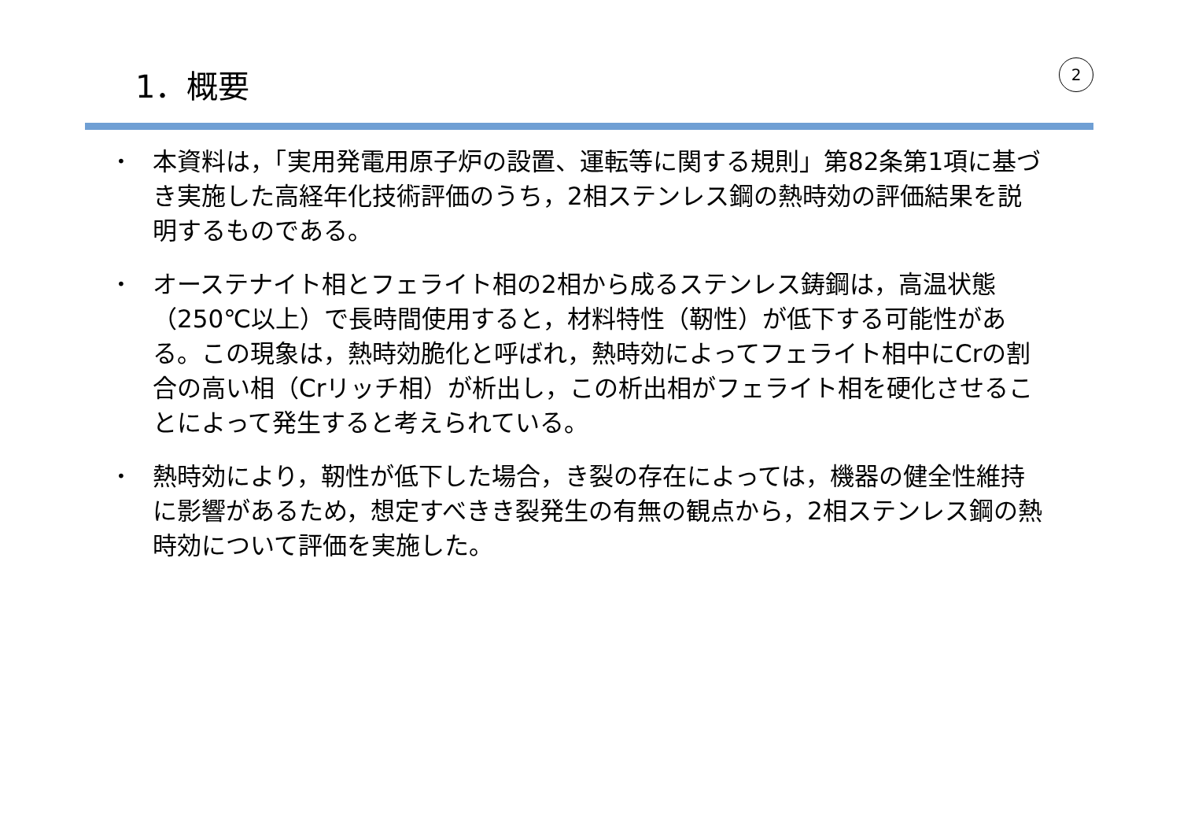1．概要
2
• 本資料は，「実用発電用原子炉の設置、運転等に関する規則」第82条第1項に基づき実施した高経年化技術評価のうち，2相ステンレス鋼の熱時効の評価結果を説明するものである。
• オーステナイト相とフェライト相の2相から成るステンレス鋳鋼は，高温状態（250℃以上）で長時間使用すると，材料特性（靭性）が低下する可能性がある。この現象は，熱時効脆化と呼ばれ，熱時効によってフェライト相中にCrの割合の高い相（Crリッチ相）が析出し，この析出相がフェライト相を硬化させることによって発生すると考えられている。
• 熱時効により，靭性が低下した場合，き裂の存在によっては，機器の健全性維持に影響があるため，想定すべきき裂発生の有無の観点から，2相ステンレス鋼の熱時効について評価を実施した。